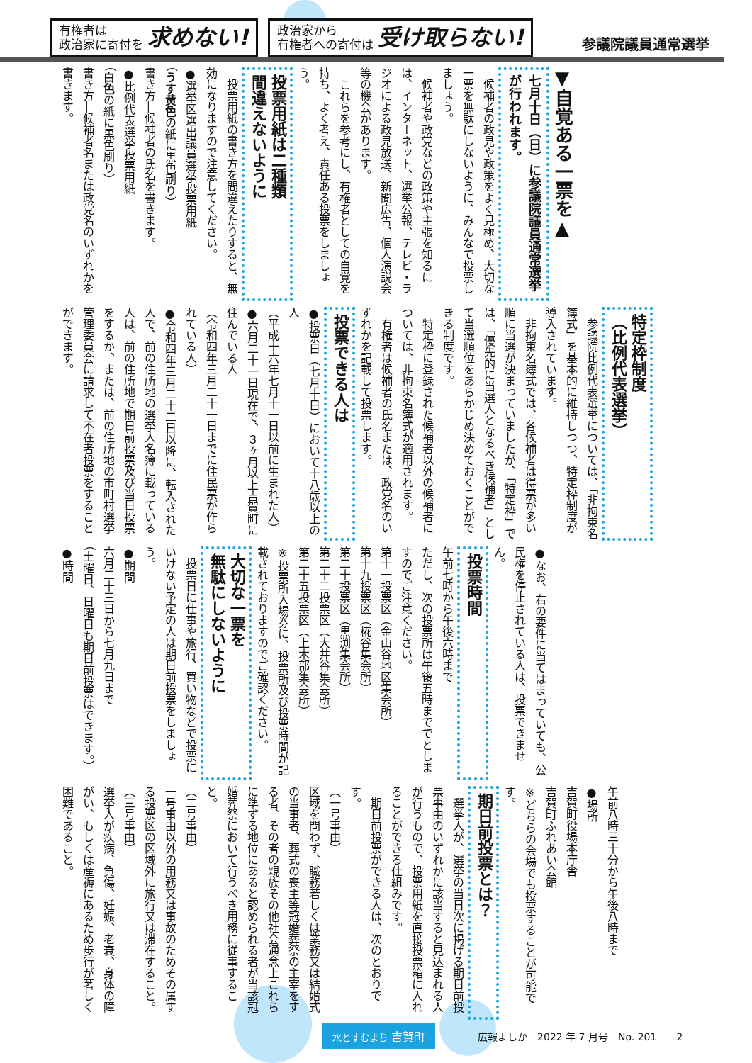有権者は
政治家に寄付を 求めない!
政治家から
有権者への寄付は 受け取らない!
参議院議員通常選挙
▼自覚ある一票を▲
七月十日（日）に参議院議員通常選挙が行われます。
候補者の政見や政策をよく見極め、大切な一票を無駄にしないように、みんなで投票しましょう。
候補者や政党などの政策や主張を知るには、インターネット、選挙公報、テレビ・ラジオによる政見放送、新聞広告、個人演説会等の機会があります。
これらを参考にし、有権者としての自覚を持ち、よく考え、責任ある投票をしましょう。
投票用紙は二種類
間違えないように
投票用紙の書き方を間違えたりすると、無効になりますので注意してください。
●選挙区選出議員選挙投票用紙
（うす黄色の紙に黒色刷り）
書き方―候補者の氏名を書きます。
●比例代表選挙投票用紙
（白色の紙に黒色刷り）
書き方―候補者名または政党名のいずれかを書きます。
特定枠制度
（比例代表選挙）
参議院比例代表選挙については、「非拘束名簿式」を基本的に維持しつつ、特定枠制度が導入されています。
非拘束名簿式では、各候補者は得票が多い順に当選が決まっていましたが、「特定枠」では、「優先的に当選人となるべき候補者」として当選順位をあらかじめ決めておくことができる制度です。
特定枠に登録された候補者以外の候補者については、非拘束名簿式が適用されます。
有権者は候補者の氏名または、政党名のいずれかを記載して投票します。
投票できる人は
●投票日（七月十日）において十八歳以上の人
（平成十六年七月十一日以前に生まれた人）
●六月二十一日現在で、３ヶ月以上吉賀町に住んでいる人
（令和四年三月二十一日までに住民票が作られている人）
●令和四年三月二十二日以降に、転入された人で、前の住所地の選挙人名簿に載っている人は、前の住所地で期日前投票及び当日投票をするか、または、前の住所地の市町村選挙管理委員会に請求して不在者投票をすることができます。
●なお、右の要件に当てはまっていても、公民権を停止されている人は、投票できません。
投票時間
午前七時から午後六時まで
ただし、次の投票所は午後五時まででとしますのでご注意ください。
第十一投票区（金山谷地区集会所）
第十九投票区（椛谷集会所）
第二十投票区（黒渕集会所）
第二十二投票区（大井谷集会所）
第二十五投票区（上木部集会所）
※投票所入場券に、投票所及び投票時間が記載されておりますのでご確認ください。
大切な一票を
無駄にしないように
投票日に仕事や旅行、買い物などで投票にいけない予定の人は期日前投票をしましょう。
●期間
六月二十三日から七月九日まで
（土曜日、日曜日も期日前投票はできます。）
●時間
午前八時三十分から午後八時まで
●場所
吉賀町役場本庁舎
吉賀町ふれあい会館
※どちらの会場でも投票することが可能です。
期日前投票とは？
選挙人が、選挙の当日次に掲げる期日前投票事由のいずれかに該当すると見込まれる人が行うもので、投票用紙を直接投票箱に入れることができる仕組みです。
期日前投票ができる人は、次のとおりです。
（一号事由）
区域を問わず、職務若しくは業務又は結婚式の当事者、葬式の喪主等冠婚葬祭の主宰をする者、その者の親族その他社会通念上これらに準ずる地位にあると認められる者が当該冠婚葬祭において行うべき用務に従事すること。
（二号事由）
一号事由以外の用務又は事故のためその属する投票区の区域外に旅行又は滞在すること。
（三号事由）
選挙人が疾病、負傷、妊娠、老衰、身体の障がい、もしくは産褥にあるため歩行が著しく困難であること。
水とすむまち 吉賀町
広報よしか　2022 年 7 月号　No. 201　　2